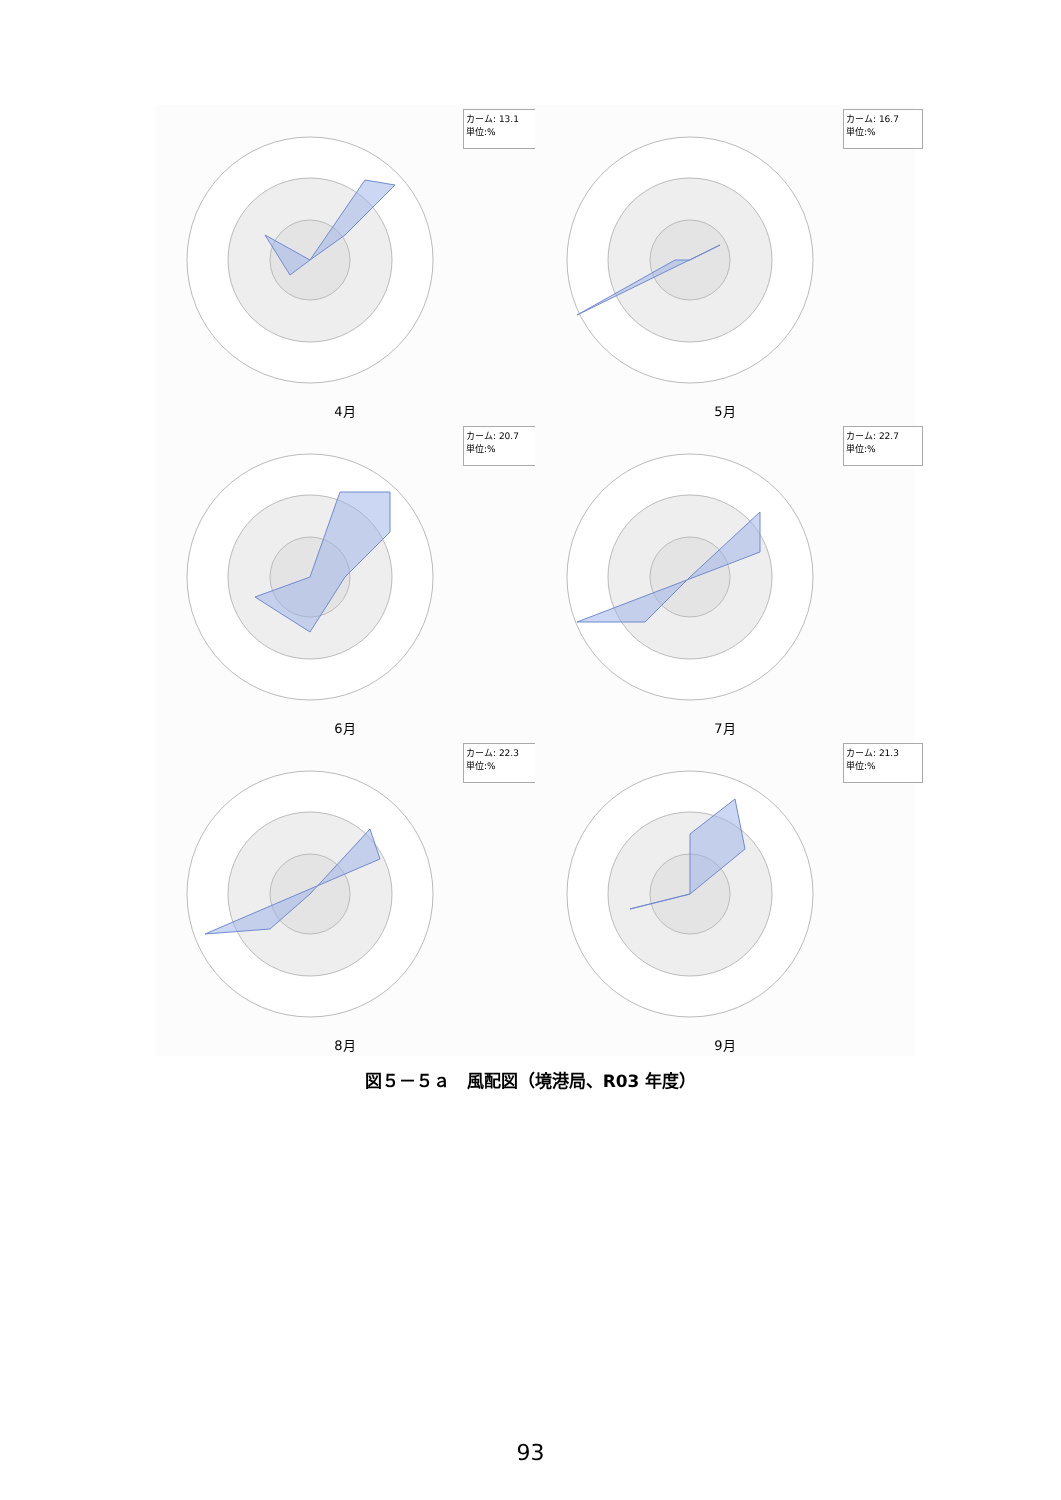カーム: 13.1
単位:%
4月
カーム: 16.7
単位:%
5月
カーム: 20.7
単位:%
6月
カーム: 22.7
単位:%
7月
カーム: 22.3
単位:%
8月
カーム: 21.3
単位:%
9月
図５－５ａ　風配図（境港局、R03 年度）
93